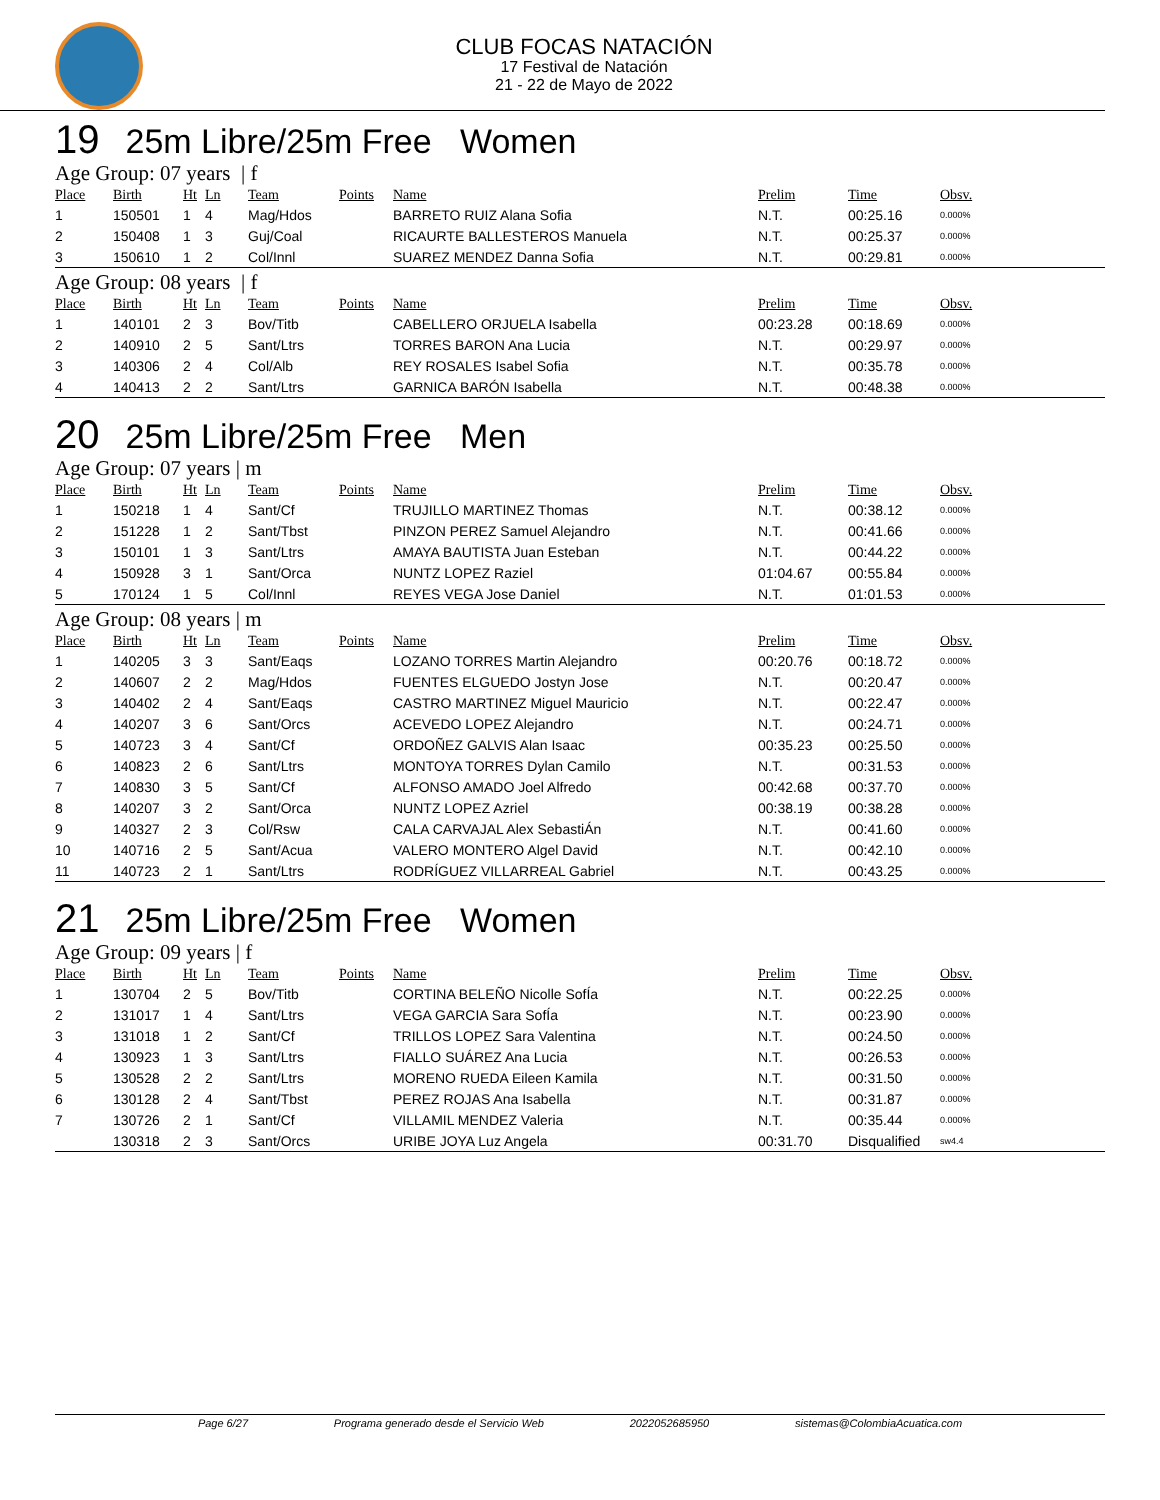CLUB FOCAS NATACIÓN
17 Festival de Natación
21 - 22 de Mayo de 2022
19 25m Libre/25m Free Women
Age Group: 07 years | f
| Place | Birth | Ht | Ln | Team | Points | Name | Prelim | Time | Obsv. |
| --- | --- | --- | --- | --- | --- | --- | --- | --- | --- |
| 1 | 150501 | 1 | 4 | Mag/Hdos | | BARRETO RUIZ Alana Sofia | N.T. | 00:25.16 | 0.000% |
| 2 | 150408 | 1 | 3 | Guj/Coal | | RICAURTE BALLESTEROS Manuela | N.T. | 00:25.37 | 0.000% |
| 3 | 150610 | 1 | 2 | Col/Innl | | SUAREZ MENDEZ Danna Sofia | N.T. | 00:29.81 | 0.000% |
Age Group: 08 years | f
| Place | Birth | Ht | Ln | Team | Points | Name | Prelim | Time | Obsv. |
| --- | --- | --- | --- | --- | --- | --- | --- | --- | --- |
| 1 | 140101 | 2 | 3 | Bov/Titb | | CABELLERO ORJUELA Isabella | 00:23.28 | 00:18.69 | 0.000% |
| 2 | 140910 | 2 | 5 | Sant/Ltrs | | TORRES BARON Ana Lucia | N.T. | 00:29.97 | 0.000% |
| 3 | 140306 | 2 | 4 | Col/Alb | | REY ROSALES Isabel Sofia | N.T. | 00:35.78 | 0.000% |
| 4 | 140413 | 2 | 2 | Sant/Ltrs | | GARNICA BARÓN Isabella | N.T. | 00:48.38 | 0.000% |
20 25m Libre/25m Free Men
Age Group: 07 years | m
| Place | Birth | Ht | Ln | Team | Points | Name | Prelim | Time | Obsv. |
| --- | --- | --- | --- | --- | --- | --- | --- | --- | --- |
| 1 | 150218 | 1 | 4 | Sant/Cf | | TRUJILLO MARTINEZ Thomas | N.T. | 00:38.12 | 0.000% |
| 2 | 151228 | 1 | 2 | Sant/Tbst | | PINZON PEREZ Samuel Alejandro | N.T. | 00:41.66 | 0.000% |
| 3 | 150101 | 1 | 3 | Sant/Ltrs | | AMAYA BAUTISTA Juan Esteban | N.T. | 00:44.22 | 0.000% |
| 4 | 150928 | 3 | 1 | Sant/Orca | | NUNTZ LOPEZ Raziel | 01:04.67 | 00:55.84 | 0.000% |
| 5 | 170124 | 1 | 5 | Col/Innl | | REYES VEGA Jose Daniel | N.T. | 01:01.53 | 0.000% |
Age Group: 08 years | m
| Place | Birth | Ht | Ln | Team | Points | Name | Prelim | Time | Obsv. |
| --- | --- | --- | --- | --- | --- | --- | --- | --- | --- |
| 1 | 140205 | 3 | 3 | Sant/Eaqs | | LOZANO TORRES Martin Alejandro | 00:20.76 | 00:18.72 | 0.000% |
| 2 | 140607 | 2 | 2 | Mag/Hdos | | FUENTES ELGUEDO Jostyn Jose | N.T. | 00:20.47 | 0.000% |
| 3 | 140402 | 2 | 4 | Sant/Eaqs | | CASTRO MARTINEZ Miguel Mauricio | N.T. | 00:22.47 | 0.000% |
| 4 | 140207 | 3 | 6 | Sant/Orcs | | ACEVEDO LOPEZ Alejandro | N.T. | 00:24.71 | 0.000% |
| 5 | 140723 | 3 | 4 | Sant/Cf | | ORDOÑEZ GALVIS Alan Isaac | 00:35.23 | 00:25.50 | 0.000% |
| 6 | 140823 | 2 | 6 | Sant/Ltrs | | MONTOYA TORRES Dylan Camilo | N.T. | 00:31.53 | 0.000% |
| 7 | 140830 | 3 | 5 | Sant/Cf | | ALFONSO AMADO Joel Alfredo | 00:42.68 | 00:37.70 | 0.000% |
| 8 | 140207 | 3 | 2 | Sant/Orca | | NUNTZ LOPEZ Azriel | 00:38.19 | 00:38.28 | 0.000% |
| 9 | 140327 | 2 | 3 | Col/Rsw | | CALA CARVAJAL Alex SebastiÁn | N.T. | 00:41.60 | 0.000% |
| 10 | 140716 | 2 | 5 | Sant/Acua | | VALERO MONTERO Algel David | N.T. | 00:42.10 | 0.000% |
| 11 | 140723 | 2 | 1 | Sant/Ltrs | | RODRÍGUEZ VILLARREAL Gabriel | N.T. | 00:43.25 | 0.000% |
21 25m Libre/25m Free Women
Age Group: 09 years | f
| Place | Birth | Ht | Ln | Team | Points | Name | Prelim | Time | Obsv. |
| --- | --- | --- | --- | --- | --- | --- | --- | --- | --- |
| 1 | 130704 | 2 | 5 | Bov/Titb | | CORTINA BELEÑO Nicolle SofÍa | N.T. | 00:22.25 | 0.000% |
| 2 | 131017 | 1 | 4 | Sant/Ltrs | | VEGA GARCIA Sara SofÍa | N.T. | 00:23.90 | 0.000% |
| 3 | 131018 | 1 | 2 | Sant/Cf | | TRILLOS LOPEZ Sara Valentina | N.T. | 00:24.50 | 0.000% |
| 4 | 130923 | 1 | 3 | Sant/Ltrs | | FIALLO SUÁREZ Ana Lucia | N.T. | 00:26.53 | 0.000% |
| 5 | 130528 | 2 | 2 | Sant/Ltrs | | MORENO RUEDA Eileen Kamila | N.T. | 00:31.50 | 0.000% |
| 6 | 130128 | 2 | 4 | Sant/Tbst | | PEREZ ROJAS Ana Isabella | N.T. | 00:31.87 | 0.000% |
| 7 | 130726 | 2 | 1 | Sant/Cf | | VILLAMIL MENDEZ Valeria | N.T. | 00:35.44 | 0.000% |
| | 130318 | 2 | 3 | Sant/Orcs | | URIBE JOYA Luz Angela | 00:31.70 | Disqualified | sw4.4 |
Page 6/27 Programa generado desde el Servicio Web 2022052685950 sistemas@ColombiaAcuatica.com